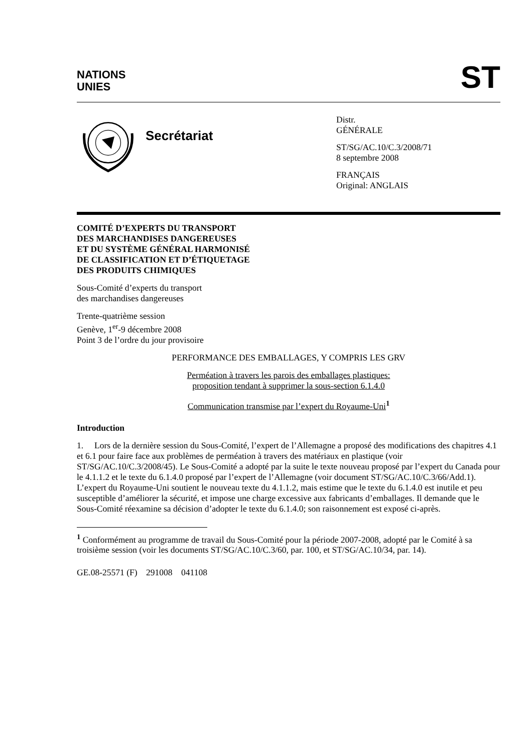NATIONS
UNIES
ST
Secrétariat
Distr.
GÉNÉRALE
ST/SG/AC.10/C.3/2008/71
8 septembre 2008
FRANÇAIS
Original: ANGLAIS
COMITÉ D’EXPERTS DU TRANSPORT
DES MARCHANDISES DANGEREUSES
ET DU SYSTÈME GÉNÉRAL HARMONISÉ
DE CLASSIFICATION ET D’ÉTIQUETAGE
DES PRODUITS CHIMIQUES
Sous-Comité d’experts du transport
des marchandises dangereuses
Trente-quatrième session
Genève, 1<sup>er</sup>-9 décembre 2008
Point 3 de l’ordre du jour provisoire
PERFORMANCE DES EMBALLAGES, Y COMPRIS LES GRV
Perméation à travers les parois des emballages plastiques:
proposition tendant à supprimer la sous-section 6.1.4.0
Communication transmise par l’expert du Royaume-Uni<sup>1</sup>
Introduction
1. Lors de la dernière session du Sous-Comité, l’expert de l’Allemagne a proposé des modifications des chapitres 4.1 et 6.1 pour faire face aux problèmes de perméation à travers des matériaux en plastique (voir ST/SG/AC.10/C.3/2008/45). Le Sous-Comité a adopté par la suite le texte nouveau proposé par l’expert du Canada pour le 4.1.1.2 et le texte du 6.1.4.0 proposé par l’expert de l’Allemagne (voir document ST/SG/AC.10/C.3/66/Add.1). L’expert du Royaume-Uni soutient le nouveau texte du 4.1.1.2, mais estime que le texte du 6.1.4.0 est inutile et peu susceptible d’améliorer la sécurité, et impose une charge excessive aux fabricants d’emballages. Il demande que le Sous-Comité réexamine sa décision d’adopter le texte du 6.1.4.0; son raisonnement est exposé ci-après.
<sup>1</sup> Conformément au programme de travail du Sous-Comité pour la période 2007-2008, adopté par le Comité à sa troisième session (voir les documents ST/SG/AC.10/C.3/60, par. 100, et ST/SG/AC.10/34, par. 14).
GE.08-25571 (F) 291008 041108